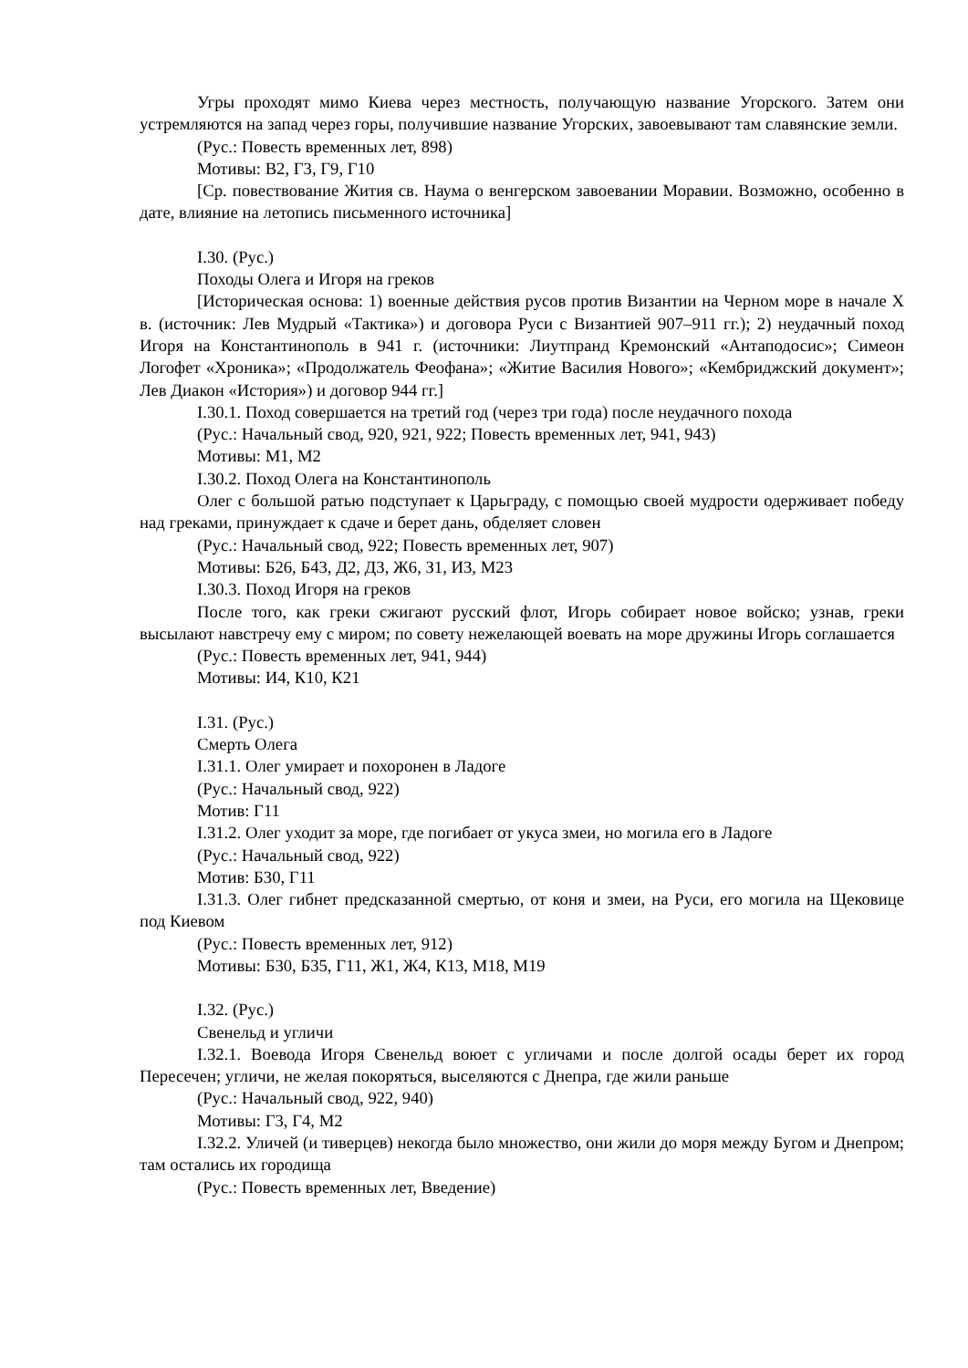Угры проходят мимо Киева через местность, получающую название Угорского. Затем они устремляются на запад через горы, получившие название Угорских, завоевывают там славянские земли.
(Рус.: Повесть временных лет, 898)
Мотивы: В2, Г3, Г9, Г10
[Ср. повествование Жития св. Наума о венгерском завоевании Моравии. Возможно, особенно в дате, влияние на летопись письменного источника]
I.30. (Рус.)
Походы Олега и Игоря на греков
[Историческая основа: 1) военные действия русов против Византии на Черном море в начале X в. (источник: Лев Мудрый «Тактика») и договора Руси с Византией 907–911 гг.); 2) неудачный поход Игоря на Константинополь в 941 г. (источники: Лиутпранд Кремонский «Антаподосис»; Симеон Логофет «Хроника»; «Продолжатель Феофана»; «Житие Василия Нового»; «Кембриджский документ»; Лев Диакон «История») и договор 944 гг.]
I.30.1. Поход совершается на третий год (через три года) после неудачного похода
(Рус.: Начальный свод, 920, 921, 922; Повесть временных лет, 941, 943)
Мотивы: М1, М2
I.30.2. Поход Олега на Константинополь
Олег с большой ратью подступает к Царьграду, с помощью своей мудрости одерживает победу над греками, принуждает к сдаче и берет дань, обделяет словен
(Рус.: Начальный свод, 922; Повесть временных лет, 907)
Мотивы: Б26, Б43, Д2, Д3, Ж6, З1, И3, М23
I.30.3. Поход Игоря на греков
После того, как греки сжигают русский флот, Игорь собирает новое войско; узнав, греки высылают навстречу ему с миром; по совету нежелающей воевать на море дружины Игорь соглашается
(Рус.: Повесть временных лет, 941, 944)
Мотивы: И4, К10, К21
I.31. (Рус.)
Смерть Олега
I.31.1. Олег умирает и похоронен в Ладоге
(Рус.: Начальный свод, 922)
Мотив: Г11
I.31.2. Олег уходит за море, где погибает от укуса змеи, но могила его в Ладоге
(Рус.: Начальный свод, 922)
Мотив: Б30, Г11
I.31.3. Олег гибнет предсказанной смертью, от коня и змеи, на Руси, его могила на Щековице под Киевом
(Рус.: Повесть временных лет, 912)
Мотивы: Б30, Б35, Г11, Ж1, Ж4, К13, М18, М19
I.32. (Рус.)
Свенельд и угличи
I.32.1. Воевода Игоря Свенельд воюет с угличами и после долгой осады берет их город Пересечен; угличи, не желая покоряться, выселяются с Днепра, где жили раньше
(Рус.: Начальный свод, 922, 940)
Мотивы: Г3, Г4, М2
I.32.2. Уличей (и тиверцев) некогда было множество, они жили до моря между Бугом и Днепром; там остались их городища
(Рус.: Повесть временных лет, Введение)